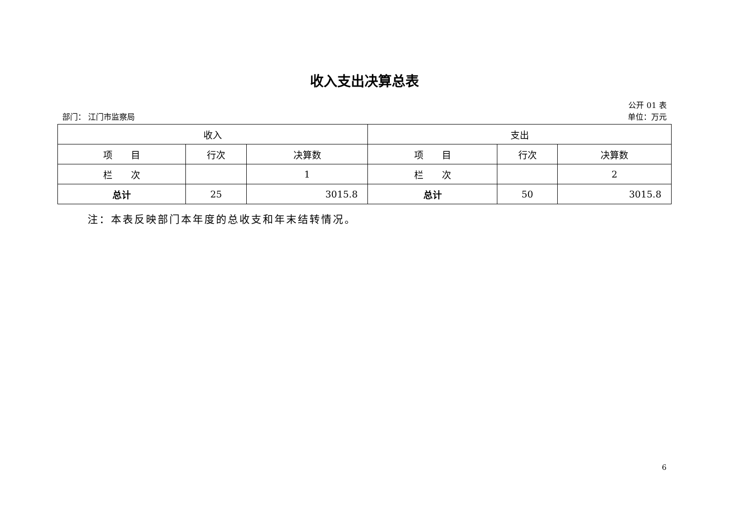收入支出决算总表
公开 01 表
部门： 江门市监察局 单位：万元
| 收入 | | | 支出 | | |
| --- | --- | --- | --- | --- | --- |
| 项 目 | 行次 | 决算数 | 项 目 | 行次 | 决算数 |
| 栏 次 | | 1 | 栏 次 | | 2 |
| 总计 | 25 | 3015.8 | 总计 | 50 | 3015.8 |
注：本表反映部门本年度的总收支和年末结转情况。
6